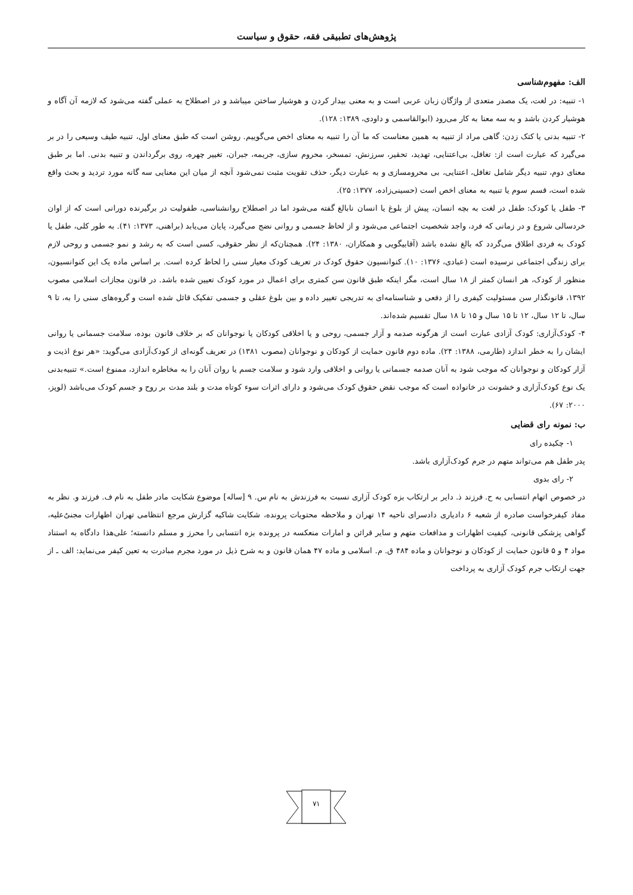پژوهش‌های تطبیقی فقه، حقوق و سیاست
الف: مفهوم‌شناسی
۱- تنبیه: در لغت، یک مصدر متعدی از واژگان زبان عربی است و به معنی بیدار کردن و هوشیار ساختن میباشد و در اصطلاح به عملی گفته می‌شود که لازمه آن آگاه و هوشیار کردن باشد و به سه معنا به کار می‌رود (ابوالقاسمی و داودی، ۱۳۸۹: ۱۲۸).
۲- تنبیه بدنی یا کتک زدن: گاهی مراد از تنبیه به همین معناست که ما آن را تنبیه به معنای اخص می‌گوییم. روشن است که طبق معنای اول، تنبیه طیف وسیعی را در بر می‌گیرد که عبارت است از: تغافل، بی‌اعتنایی، تهدید، تحقیر، سرزنش، تمسخر، محروم سازی، جریمه، جبران، تغییر چهره، روی برگرداندن و تنبیه بدنی. اما بر طبق معنای دوم، تنبیه دیگر شامل تغافل، اعتنایی، بی محرومسازی و به عبارت دیگر، حذف تقویت مثبت نمی‌شود آنچه از میان این معنایی سه گانه مورد تردید و بحث واقع شده است، قسم سوم یا تنبیه به معنای اخص است (حسینی‌زاده، ۱۳۷۷: ۲۵).
۳- طفل یا کودک: طفل در لغت به بچه انسان، پیش از بلوغ یا انسان نابالغ گفته می‌شود اما در اصطلاح روانشناسی، طفولیت در برگیرنده دورانی است که از اوان خردسالی شروع و در زمانی که فرد، واجد شخصیت اجتماعی می‌شود و از لحاظ جسمی و روانی نضج می‌گیرد، پایان می‌یابد (براهنی، ۱۳۷۳: ۴۱). به طور کلی، طفل یا کودک به فردی اطلاق می‌گردد که بالغ نشده باشد (آقابیگویی و همکاران، ۱۳۸۰: ۲۴). همچنان‌که از نظر حقوقی، کسی است که به رشد و نمو جسمی و روحی لازم برای زندگی اجتماعی نرسیده است (عبادی، ۱۳۷۶: ۱۰). کنوانسیون حقوق کودک در تعریف کودک معیار سنی را لحاظ کرده است. بر اساس ماده یک این کنوانسیون، منظور از کودک، هر انسان کمتر از ۱۸ سال است، مگر اینکه طبق قانون سن کمتری برای اعمال در مورد کودک تعیین شده باشد. در قانون مجازات اسلامی مصوب ۱۳۹۲، قانونگذار سن مسئولیت کیفری را از دفعی و شناسنامه‌ای به تدریجی تغییر داده و بین بلوغ عقلی و جسمی تفکیک قائل شده است و گروه‌های سنی را به، تا ۹ سال، تا ۱۲ سال، ۱۲ تا ۱۵ سال و ۱۵ تا ۱۸ سال تقسیم شده‌اند.
۴- کودک‌آزاری: کودک آزادی عبارت است از هرگونه صدمه و آزار جسمی، روحی و یا اخلاقی کودکان یا نوجوانان که بر خلاف قانون بوده، سلامت جسمانی یا روانی ایشان را به خطر اندازد (طارمی، ۱۳۸۸: ۲۴). ماده دوم قانون حمایت از کودکان و نوجوانان (مصوب ۱۳۸۱) در تعریف گونه‌ای از کودک‌آزادی می‌گوید: «هر نوع اذیت و آزار کودکان و نوجوانان که موجب شود به آنان صدمه جسمانی یا روانی و اخلاقی وارد شود و سلامت جسم یا روان آنان را به مخاطره اندازد، ممنوع است.» تنبیه‌بدنی یک نوع کودک‌آزاری و خشونت در خانواده است که موجب نقض حقوق کودک می‌شود و دارای اثرات سوء کوتاه مدت و بلند مدت بر روح و جسم کودک می‌باشد (لوپز، ۲۰۰۰: ۶۷).
ب: نمونه رای قضایی
۱- چکیده رای
پدر طفل هم می‌تواند متهم در جرم کودک‌آزاری باشد.
۲- رای بدوی
در خصوص اتهام انتسابی به ح. فرزند ذ. دایر بر ارتکاب بزه کودک آزاری نسبت به فرزندش به نام س. ۹ [ساله] موضوع شکایت مادر طفل به نام ف. فرزند و. نظر به مفاد کیفرخواست صادره از شعبه ۶ دادیاری دادسرای ناحیه ۱۴ تهران و ملاحظه محتویات پرونده، شکایت شاکیه گزارش مرجع انتظامی تهران اظهارات مجنیٌ‌علیه، گواهی پزشکی قانونی، کیفیت اظهارات و مدافعات متهم و سایر قرائن و امارات منعکسه در پرونده بزه انتسابی را محرز و مسلم دانسته؛ علی‌هذا دادگاه به استناد مواد ۴ و ۵ قانون حمایت از کودکان و نوجوانان و ماده ۴۸۴ ق. م. اسلامی و ماده ۴۷ همان قانون و به شرح ذیل در مورد مجرم مبادرت به تعین کیفر می‌نماید: الف ـ از جهت ارتکاب جرم کودک آزاری به پرداخت
۷۱